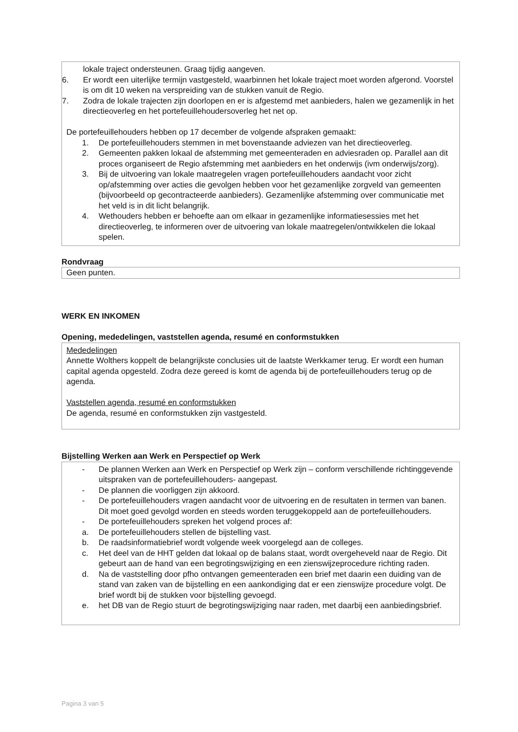lokale traject ondersteunen. Graag tijdig aangeven.
6. Er wordt een uiterlijke termijn vastgesteld, waarbinnen het lokale traject moet worden afgerond. Voorstel is om dit 10 weken na verspreiding van de stukken vanuit de Regio.
7. Zodra de lokale trajecten zijn doorlopen en er is afgestemd met aanbieders, halen we gezamenlijk in het directieoverleg en het portefeuillehoudersoverleg het net op.
De portefeuillehouders hebben op 17 december de volgende afspraken gemaakt:
1. De portefeuillehouders stemmen in met bovenstaande adviezen van het directieoverleg.
2. Gemeenten pakken lokaal de afstemming met gemeenteraden en adviesraden op. Parallel aan dit proces organiseert de Regio afstemming met aanbieders en het onderwijs (ivm onderwijs/zorg).
3. Bij de uitvoering van lokale maatregelen vragen portefeuillehouders aandacht voor zicht op/afstemming over acties die gevolgen hebben voor het gezamenlijke zorgveld van gemeenten (bijvoorbeeld op gecontracteerde aanbieders). Gezamenlijke afstemming over communicatie met het veld is in dit licht belangrijk.
4. Wethouders hebben er behoefte aan om elkaar in gezamenlijke informatiesessies met het directieoverleg, te informeren over de uitvoering van lokale maatregelen/ontwikkelen die lokaal spelen.
Rondvraag
Geen punten.
WERK EN INKOMEN
Opening, mededelingen, vaststellen agenda, resumé en conformstukken
Mededelingen
Annette Wolthers koppelt de belangrijkste conclusies uit de laatste Werkkamer terug. Er wordt een human capital agenda opgesteld. Zodra deze gereed is komt de agenda bij de portefeuillehouders terug op de agenda.
Vaststellen agenda, resumé en conformstukken
De agenda, resumé en conformstukken zijn vastgesteld.
Bijstelling Werken aan Werk en Perspectief op Werk
- De plannen Werken aan Werk en Perspectief op Werk zijn – conform verschillende richtinggevende uitspraken van de portefeuillehouders- aangepast.
- De plannen die voorliggen zijn akkoord.
- De portefeuillehouders vragen aandacht voor de uitvoering en de resultaten in termen van banen. Dit moet goed gevolgd worden en steeds worden teruggekoppeld aan de portefeuillehouders.
- De portefeuillehouders spreken het volgend proces af:
a. De portefeuillehouders stellen de bijstelling vast.
b. De raadsinformatiebrief wordt volgende week voorgelegd aan de colleges.
c. Het deel van de HHT gelden dat lokaal op de balans staat, wordt overgeheveld naar de Regio. Dit gebeurt aan de hand van een begrotingswijziging en een zienswijzeprocedure richting raden.
d. Na de vaststelling door pfho ontvangen gemeenteraden een brief met daarin een duiding van de stand van zaken van de bijstelling en een aankondiging dat er een zienswijze procedure volgt. De brief wordt bij de stukken voor bijstelling gevoegd.
e. het DB van de Regio stuurt de begrotingswijziging naar raden, met daarbij een aanbiedingsbrief.
Pagina 3 van 5